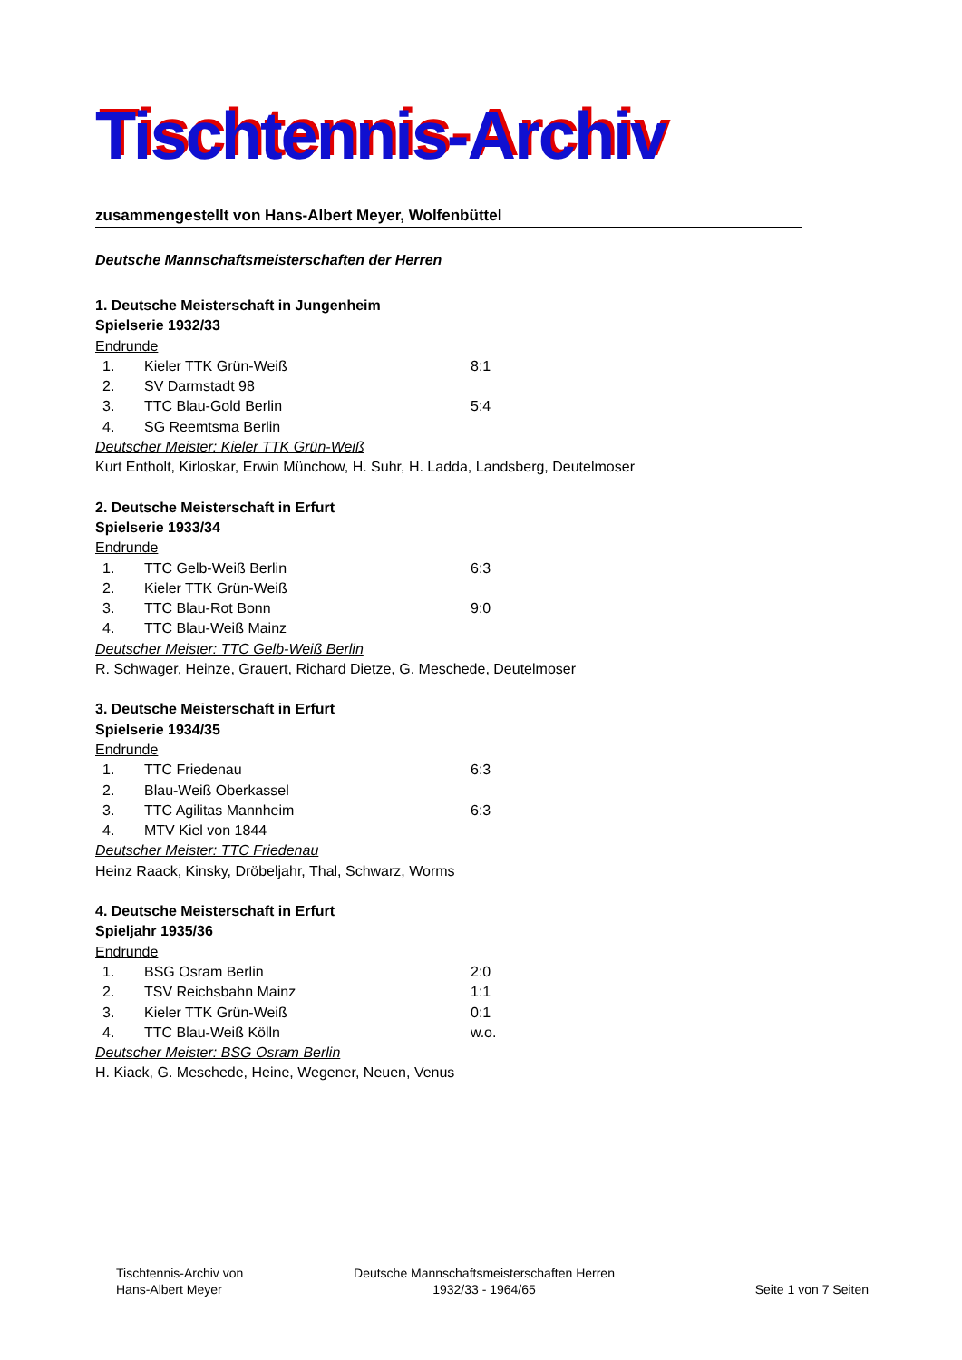Tischtennis-Archiv
zusammengestellt von Hans-Albert Meyer, Wolfenbüttel
Deutsche Mannschaftsmeisterschaften der Herren
1. Deutsche Meisterschaft in Jungenheim
Spielserie 1932/33
Endrunde
| 1. | Kieler TTK Grün-Weiß | 8:1 |
| 2. | SV Darmstadt 98 | |
| 3. | TTC Blau-Gold Berlin | 5:4 |
| 4. | SG Reemtsma Berlin | |
Deutscher Meister: Kieler TTK Grün-Weiß
Kurt Entholt, Kirloskar, Erwin Münchow, H. Suhr, H. Ladda, Landsberg, Deutelmoser
2. Deutsche Meisterschaft in Erfurt
Spielserie 1933/34
Endrunde
| 1. | TTC Gelb-Weiß Berlin | 6:3 |
| 2. | Kieler TTK Grün-Weiß | |
| 3. | TTC Blau-Rot Bonn | 9:0 |
| 4. | TTC Blau-Weiß Mainz | |
Deutscher Meister: TTC Gelb-Weiß Berlin
R. Schwager, Heinze, Grauert, Richard Dietze, G. Meschede, Deutelmoser
3. Deutsche Meisterschaft in Erfurt
Spielserie 1934/35
Endrunde
| 1. | TTC Friedenau | 6:3 |
| 2. | Blau-Weiß Oberkassel | |
| 3. | TTC Agilitas Mannheim | 6:3 |
| 4. | MTV Kiel von 1844 | |
Deutscher Meister: TTC Friedenau
Heinz Raack, Kinsky, Dröbeljahr, Thal, Schwarz, Worms
4. Deutsche Meisterschaft in Erfurt
Spieljahr 1935/36
Endrunde
| 1. | BSG Osram Berlin | 2:0 |
| 2. | TSV Reichsbahn Mainz | 1:1 |
| 3. | Kieler TTK Grün-Weiß | 0:1 |
| 4. | TTC Blau-Weiß Kölln | w.o. |
Deutscher Meister: BSG Osram Berlin
H. Kiack, G. Meschede, Heine, Wegener, Neuen, Venus
Tischtennis-Archiv von
Hans-Albert Meyer
Deutsche Mannschaftsmeisterschaften Herren
1932/33 - 1964/65
Seite 1 von 7 Seiten